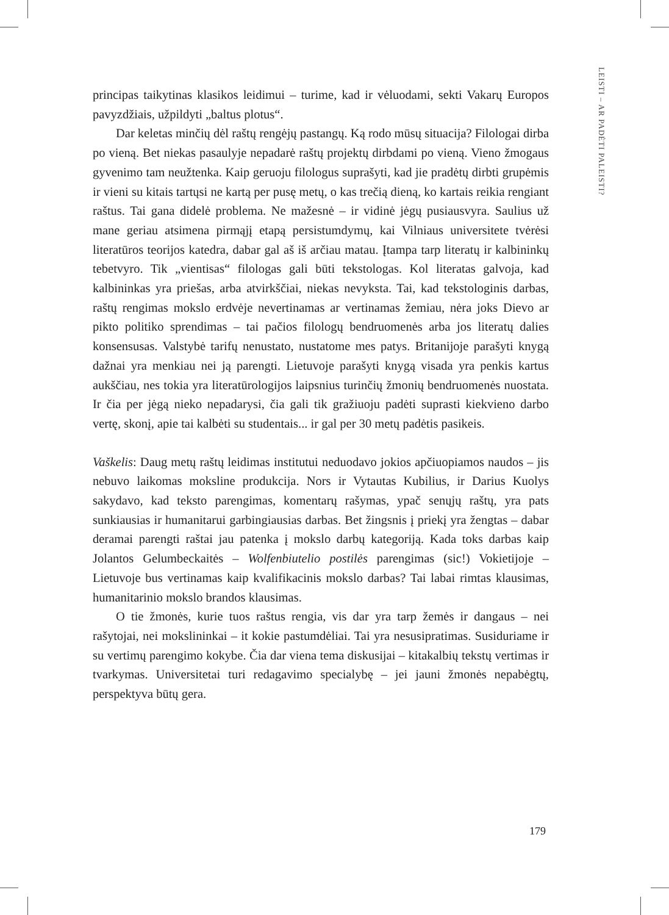LEISTI – AR PADĖTI PALEISTI?
principas taikytinas klasikos leidimui – turime, kad ir vėluodami, sekti Vakarų Europos pavyzdžiais, užpildyti „baltus plotus“.
Dar keletas minčių dėl raštų rengėjų pastangų. Ką rodo mūsų situacija? Filologai dirba po vieną. Bet niekas pasaulyje nepadarė raštų projektų dirbdami po vieną. Vieno žmogaus gyvenimo tam neužtenka. Kaip geruoju filologus suprašyti, kad jie pradėtų dirbti grupėmis ir vieni su kitais tartųsi ne kartą per pusę metų, o kas trečią dieną, ko kartais reikia rengiant raštus. Tai gana didelė problema. Ne mažesnė – ir vidinė jėgų pusiausvyra. Saulius už mane geriau atsimena pirmąjį etapą persistumdymų, kai Vilniaus universitete tvėrėsi literatūros teorijos katedra, dabar gal aš iš arčiau matau. Įtampa tarp literatų ir kalbininkų tebetvyro. Tik „vientisas“ filologas gali būti tekstologas. Kol literatas galvoja, kad kalbininkas yra priešas, arba atvirkščiai, niekas nevyksta. Tai, kad tekstologinis darbas, raštų rengimas mokslo erdvėje nevertinamas ar vertinamas žemiau, nėra joks Dievo ar pikto politiko sprendimas – tai pačios filologų bendruomenės arba jos literatų dalies konsensusas. Valstybė tarifų nenustato, nustatome mes patys. Britanijoje parašyti knygą dažnai yra menkiau nei ją parengti. Lietuvoje parašyti knygą visada yra penkis kartus aukščiau, nes tokia yra literatūrologijos laipsnius turinčių žmonių bendruomenės nuostata. Ir čia per jėgą nieko nepadarysi, čia gali tik gražiuoju padėti suprasti kiekvieno darbo vertę, skonį, apie tai kalbėti su studentais... ir gal per 30 metų padėtis pasikeis.
Vaškelis: Daug metų raštų leidimas institutui neduodavo jokios apčiuopiamos naudos – jis nebuvo laikomas moksline produkcija. Nors ir Vytautas Kubilius, ir Darius Kuolys sakydavo, kad teksto parengimas, komentarų rašymas, ypač senųjų raštų, yra pats sunkiausias ir humanitarui garbingiausias darbas. Bet žingsnis į priekį yra žengtas – dabar deramai parengti raštai jau patenka į mokslo darbų kategoriją. Kada toks darbas kaip Jolantos Gelumbeckaitės – Wolfenbiutelio postilės parengimas (sic!) Vokietijoje – Lietuvoje bus vertinamas kaip kvalifikacinis mokslo darbas? Tai labai rimtas klausimas, humanitarinio mokslo brandos klausimas.
O tie žmonės, kurie tuos raštus rengia, vis dar yra tarp žemės ir dangaus – nei rašytojai, nei mokslininkai – it kokie pastumdėliai. Tai yra nesusipratimas. Susiduriame ir su vertimų parengimo kokybe. Čia dar viena tema diskusijai – kitakalbių tekstų vertimas ir tvarkymas. Universitetai turi redagavimo specialybę – jei jauni žmonės nepabėgtų, perspektyva būtų gera.
179